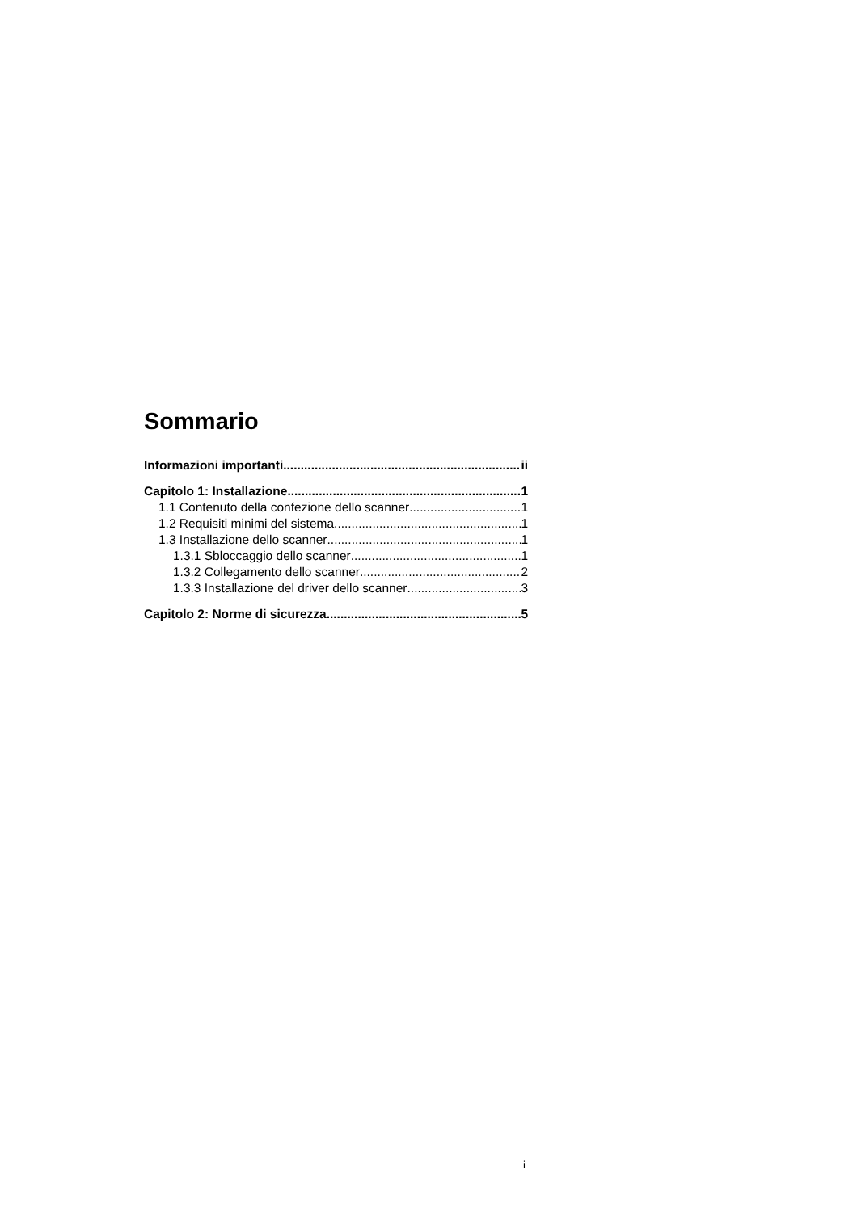Sommario
Informazioni importanti ii
Capitolo 1: Installazione 1
1.1 Contenuto della confezione dello scanner 1
1.2 Requisiti minimi del sistema 1
1.3 Installazione dello scanner 1
1.3.1 Sbloccaggio dello scanner 1
1.3.2 Collegamento dello scanner 2
1.3.3 Installazione del driver dello scanner 3
Capitolo 2: Norme di sicurezza 5
i